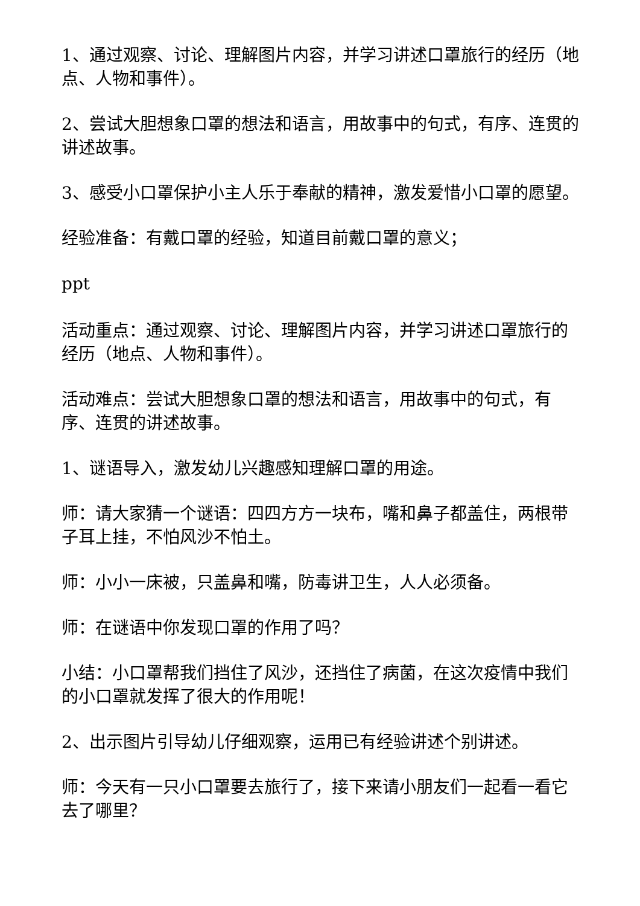1、通过观察、讨论、理解图片内容，并学习讲述口罩旅行的经历（地点、人物和事件）。
2、尝试大胆想象口罩的想法和语言，用故事中的句式，有序、连贯的讲述故事。
3、感受小口罩保护小主人乐于奉献的精神，激发爱惜小口罩的愿望。
经验准备：有戴口罩的经验，知道目前戴口罩的意义；
ppt
活动重点：通过观察、讨论、理解图片内容，并学习讲述口罩旅行的经历（地点、人物和事件）。
活动难点：尝试大胆想象口罩的想法和语言，用故事中的句式，有序、连贯的讲述故事。
1、谜语导入，激发幼儿兴趣感知理解口罩的用途。
师：请大家猜一个谜语：四四方方一块布，嘴和鼻子都盖住，两根带子耳上挂，不怕风沙不怕土。
师：小小一床被，只盖鼻和嘴，防毒讲卫生，人人必须备。
师：在谜语中你发现口罩的作用了吗？
小结：小口罩帮我们挡住了风沙，还挡住了病菌，在这次疫情中我们的小口罩就发挥了很大的作用呢！
2、出示图片引导幼儿仔细观察，运用已有经验讲述个别讲述。
师：今天有一只小口罩要去旅行了，接下来请小朋友们一起看一看它去了哪里？